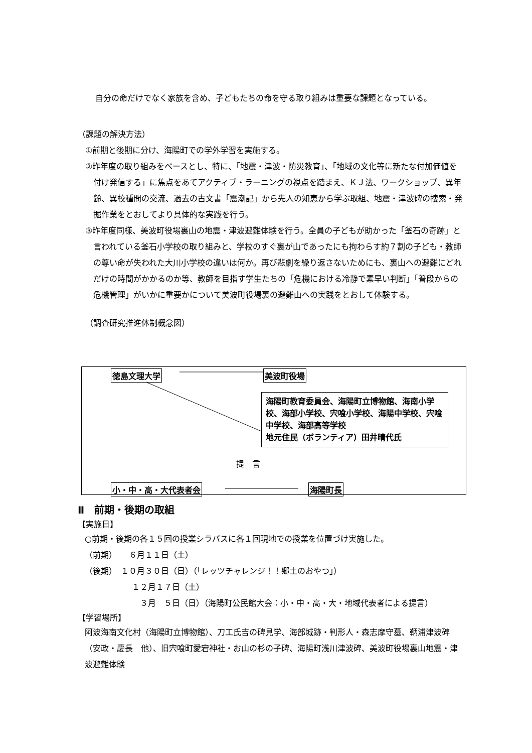自分の命だけでなく家族を含め、子どもたちの命を守る取り組みは重要な課題となっている。
（課題の解決方法）
①前期と後期に分け、海陽町での学外学習を実施する。
②昨年度の取り組みをベースとし、特に、「地震・津波・防災教育」、「地域の文化等に新たな付加価値を付け発信する」に焦点をあてアクティブ・ラーニングの視点を踏まえ、ＫＪ法、ワークショップ、異年齢、異校種間の交流、過去の古文書「震潮記」から先人の知恵から学ぶ取組、地震・津波碑の捜索・発掘作業をとおしてより具体的な実践を行う。
③昨年度同様、美波町役場裏山の地震・津波避難体験を行う。全員の子どもが助かった「釜石の奇跡」と言われている釜石小学校の取り組みと、学校のすぐ裏が山であったにも拘わらす約７割の子ども・教師の尊い命が失われた大川小学校の違いは何か。再び悲劇を繰り返さないためにも、裏山への避難にどれだけの時間がかかるのか等、教師を目指す学生たちの「危機における冷静で素早い判断」「普段からの危機管理」がいかに重要かについて美波町役場裏の避難山への実践をとおして体験する。
（調査研究推進体制概念図）
徳島文理大学 美波町役場
海陽町教育委員会、海陽町立博物館、海南小学校、海部小学校、宍喰小学校、海陽中学校、宍喰中学校、海部高等学校
地元住民（ボランティア）田井晴代氏
提　言
小・中・高・大代表者会 海陽町長
Ⅱ　前期・後期の取組
【実施日】
○前期・後期の各１５回の授業シラバスに各１回現地での授業を位置づけ実施した。
（前期）　　６月１１日（土）
（後期）　１０月３０日（日）（「レッツチャレンジ！！郷土のおやつ」）
１２月１７日（土）
３月　５日（日）（海陽町公民館大会：小・中・高・大・地域代表者による提言）
【学習場所】
阿波海南文化村（海陽町立博物館）、刀工氏吉の碑見学、海部城跡・判形人・森志摩守墓、鞆浦津波碑（安政・慶長　他）、旧宍喰町愛宕神社・お山の杉の子碑、海陽町浅川津波碑、美波町役場裏山地震・津波避難体験